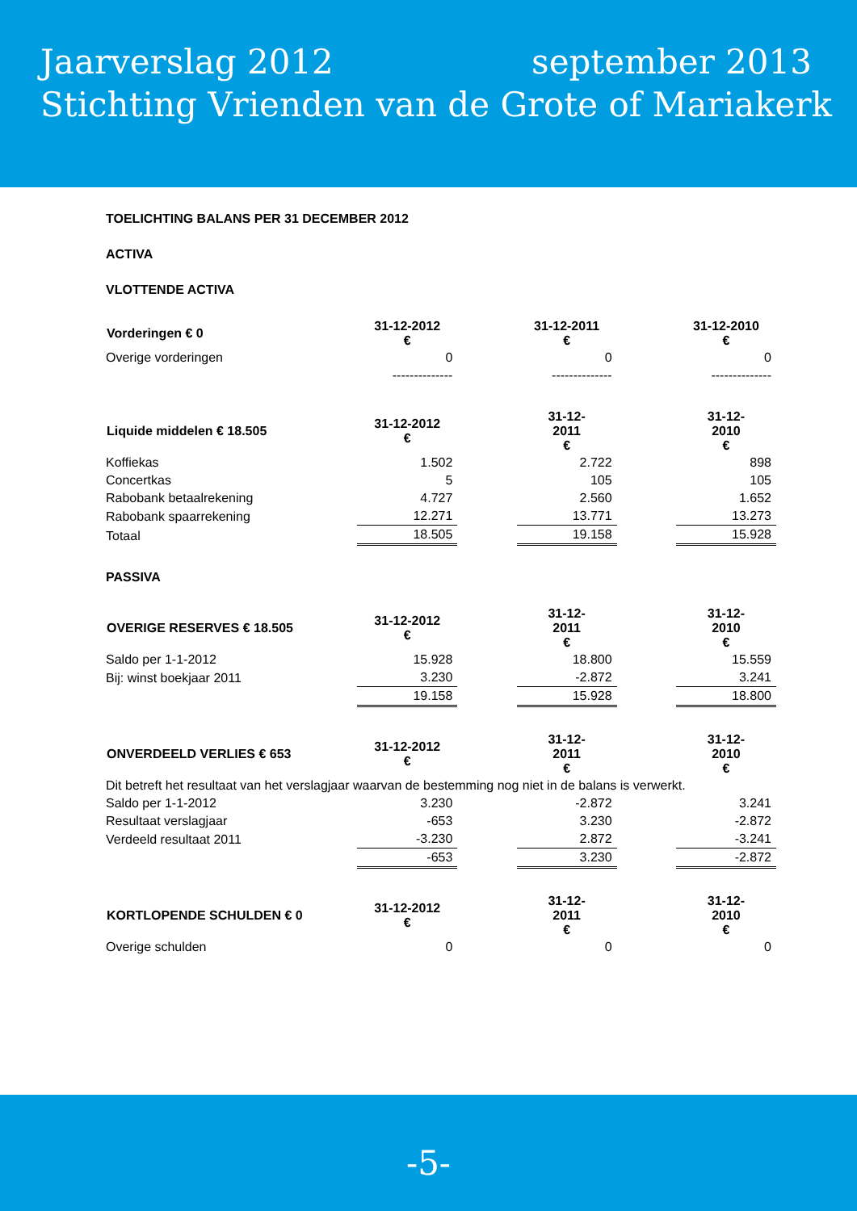Jaarverslag 2012 september 2013
Stichting Vrienden van de Grote of Mariakerk
TOELICHTING BALANS PER 31 DECEMBER 2012
ACTIVA
VLOTTENDE ACTIVA
| Vorderingen € 0 | 31-12-2012 € | | 31-12-2011 € | | 31-12-2010 € |
| Overige vorderingen | 0 | | 0 | | 0 |
| | -------------- | | -------------- | | -------------- |
| Liquide middelen € 18.505 | 31-12-2012 € | | 31-12- 2011 € | | 31-12- 2010 € |
| Koffiekas | 1.502 | | 2.722 | | 898 |
| Concertkas | 5 | | 105 | | 105 |
| Rabobank betaalrekening | 4.727 | | 2.560 | | 1.652 |
| Rabobank spaarrekening | 12.271 | | 13.771 | | 13.273 |
| Totaal | 18.505 | | 19.158 | | 15.928 |
PASSIVA
| OVERIGE RESERVES € 18.505 | 31-12-2012 € | | 31-12- 2011 € | | 31-12- 2010 € |
| Saldo per 1-1-2012 | 15.928 | | 18.800 | | 15.559 |
| Bij: winst boekjaar 2011 | 3.230 | | -2.872 | | 3.241 |
| | 19.158 | | 15.928 | | 18.800 |
| ONVERDEELD VERLIES € 653 | 31-12-2012 € | | 31-12- 2011 € | | 31-12- 2010 € |
| Dit betreft het resultaat van het verslagjaar waarvan de bestemming nog niet in de balans is verwerkt. | | | | | |
| Saldo per 1-1-2012 | 3.230 | | -2.872 | | 3.241 |
| Resultaat verslagjaar | -653 | | 3.230 | | -2.872 |
| Verdeeld resultaat 2011 | -3.230 | | 2.872 | | -3.241 |
| | -653 | | 3.230 | | -2.872 |
| KORTLOPENDE SCHULDEN € 0 | 31-12-2012 € | | 31-12- 2011 € | | 31-12- 2010 € |
| Overige schulden | 0 | | 0 | | 0 |
-5-